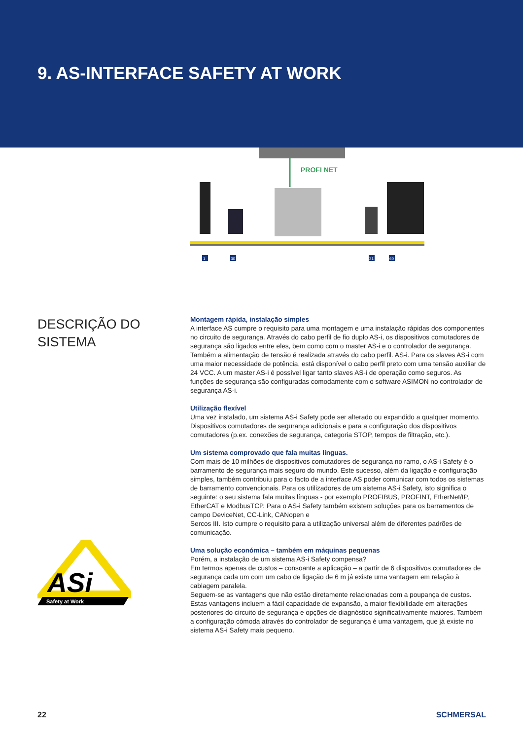9. AS-INTERFACE SAFETY AT WORK
PROFI NET
1
30
31
60
DESCRIÇÃO DO SISTEMA
Montagem rápida, instalação simples
A interface AS cumpre o requisito para uma montagem e uma instalação rápidas dos componentes no circuito de segurança. Através do cabo perfil de fio duplo AS-i, os dispositivos comutadores de segurança são ligados entre eles, bem como com o master AS-i e o controlador de segurança. Também a alimentação de tensão é realizada através do cabo perfil. AS-i. Para os slaves AS-i com uma maior necessidade de potência, está disponível o cabo perfil preto com uma tensão auxiliar de 24 VCC. A um master AS-i é possível ligar tanto slaves AS-i de operação como seguros. As funções de segurança são configuradas comodamente com o software ASIMON no controlador de segurança AS-i.
Utilização flexível
Uma vez instalado, um sistema AS-i Safety pode ser alterado ou expandido a qualquer momento. Dispositivos comutadores de segurança adicionais e para a configuração dos dispositivos comutadores (p.ex. conexões de segurança, categoria STOP, tempos de filtração, etc.).
Um sistema comprovado que fala muitas línguas.
Com mais de 10 milhões de dispositivos comutadores de segurança no ramo, o AS-i Safety é o barramento de segurança mais seguro do mundo. Este sucesso, além da ligação e configuração simples, também contribuiu para o facto de a interface AS poder comunicar com todos os sistemas de barramento convencionais. Para os utilizadores de um sistema AS-i Safety, isto significa o seguinte: o seu sistema fala muitas línguas - por exemplo PROFIBUS, PROFINT, EtherNet/IP, EtherCAT e ModbusTCP. Para o AS-i Safety também existem soluções para os barramentos de campo DeviceNet, CC-Link, CANopen e
Sercos III. Isto cumpre o requisito para a utilização universal além de diferentes padrões de comunicação.
Uma solução económica – também em máquinas pequenas
Porém, a instalação de um sistema AS-i Safety compensa?
Em termos apenas de custos – consoante a aplicação – a partir de 6 dispositivos comutadores de segurança cada um com um cabo de ligação de 6 m já existe uma vantagem em relação à cablagem paralela.
Seguem-se as vantagens que não estão diretamente relacionadas com a poupança de custos. Estas vantagens incluem a fácil capacidade de expansão, a maior flexibilidade em alterações posteriores do circuito de segurança e opções de diagnóstico significativamente maiores. Também a configuração cómoda através do controlador de segurança é uma vantagem, que já existe no sistema AS-i Safety mais pequeno.
ASi
Safety at Work
22 SCHMERSAL